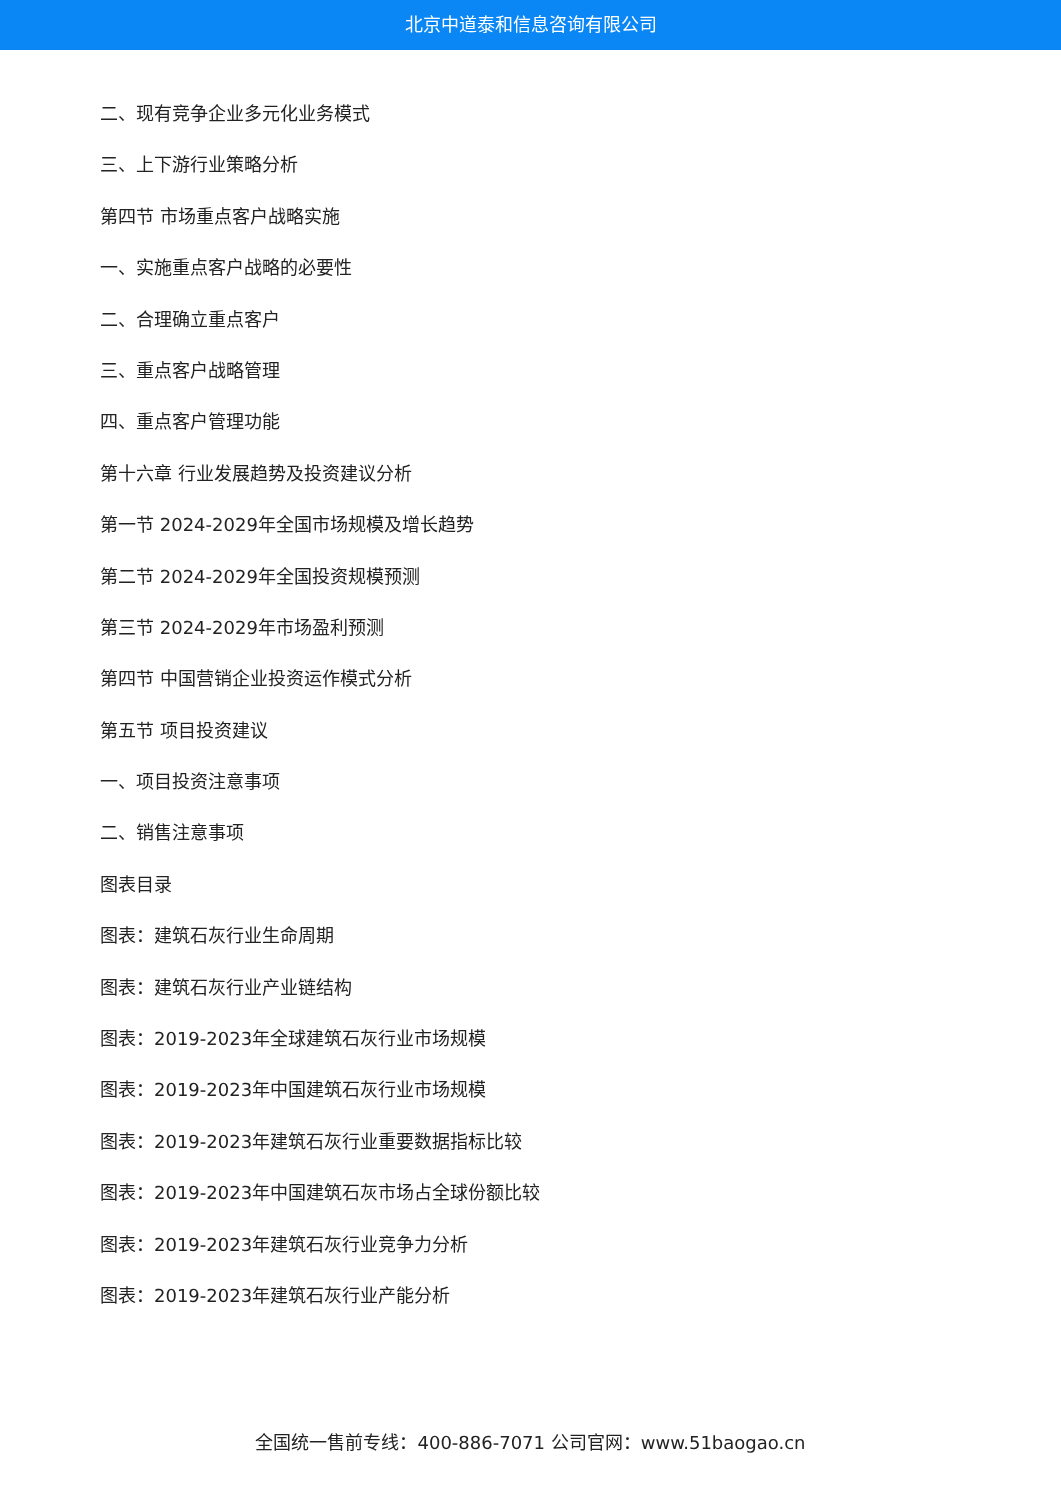北京中道泰和信息咨询有限公司
二、现有竞争企业多元化业务模式
三、上下游行业策略分析
第四节 市场重点客户战略实施
一、实施重点客户战略的必要性
二、合理确立重点客户
三、重点客户战略管理
四、重点客户管理功能
第十六章 行业发展趋势及投资建议分析
第一节 2024-2029年全国市场规模及增长趋势
第二节 2024-2029年全国投资规模预测
第三节 2024-2029年市场盈利预测
第四节 中国营销企业投资运作模式分析
第五节 项目投资建议
一、项目投资注意事项
二、销售注意事项
图表目录
图表：建筑石灰行业生命周期
图表：建筑石灰行业产业链结构
图表：2019-2023年全球建筑石灰行业市场规模
图表：2019-2023年中国建筑石灰行业市场规模
图表：2019-2023年建筑石灰行业重要数据指标比较
图表：2019-2023年中国建筑石灰市场占全球份额比较
图表：2019-2023年建筑石灰行业竞争力分析
图表：2019-2023年建筑石灰行业产能分析
全国统一售前专线：400-886-7071 公司官网：www.51baogao.cn